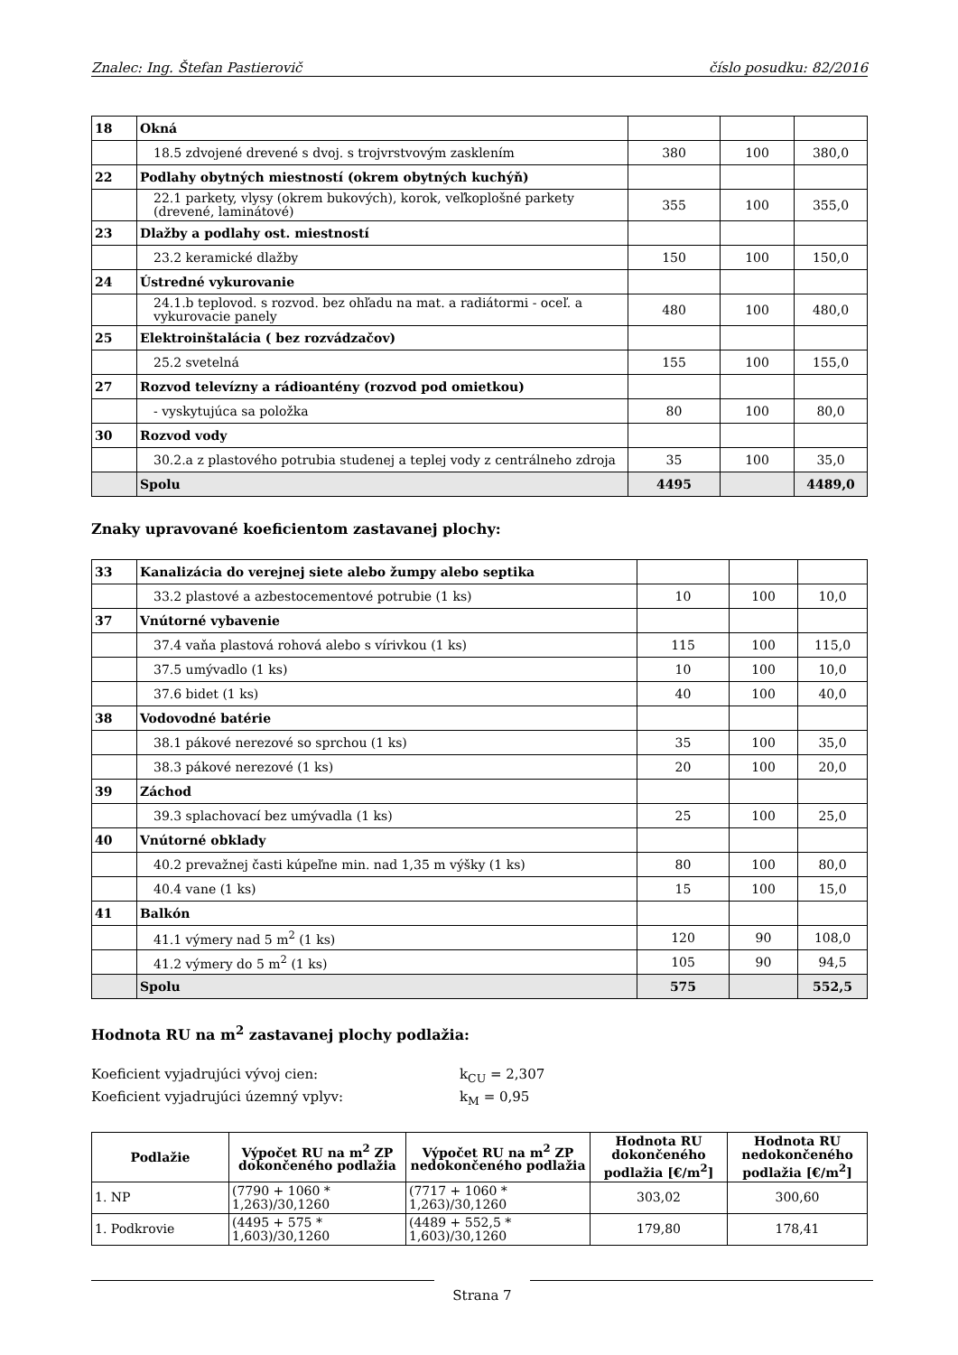Znalec: Ing. Štefan Pastierovič číslo posudku: 82/2016
| 18 | Okná | | | |
| | 18.5 zdvojené drevené s dvoj. s trojvrstvovým zasklením | 380 | 100 | 380,0 |
| 22 | Podlahy obytných miestností (okrem obytných kuchýň) | | | |
| | 22.1 parkety, vlysy (okrem bukových), korok, veľkoplošné parkety (drevené, laminátové) | 355 | 100 | 355,0 |
| 23 | Dlažby a podlahy ost. miestností | | | |
| | 23.2 keramické dlažby | 150 | 100 | 150,0 |
| 24 | Ústredné vykurovanie | | | |
| | 24.1.b teplovod. s rozvod. bez ohľadu na mat. a radiátormi - oceľ. a vykurovacie panely | 480 | 100 | 480,0 |
| 25 | Elektroinštalácia ( bez rozvádzačov) | | | |
| | 25.2 svetelná | 155 | 100 | 155,0 |
| 27 | Rozvod televízny a rádioantény (rozvod pod omietkou) | | | |
| | - vyskytujúca sa položka | 80 | 100 | 80,0 |
| 30 | Rozvod vody | | | |
| | 30.2.a z plastového potrubia studenej a teplej vody z centrálneho zdroja | 35 | 100 | 35,0 |
| | Spolu | 4495 | | 4489,0 |
Znaky upravované koeficientom zastavanej plochy:
| 33 | Kanalizácia do verejnej siete alebo žumpy alebo septika | | | |
| | 33.2 plastové a azbestocementové potrubie (1 ks) | 10 | 100 | 10,0 |
| 37 | Vnútorné vybavenie | | | |
| | 37.4 vaňa plastová rohová alebo s vírivkou (1 ks) | 115 | 100 | 115,0 |
| | 37.5 umývadlo (1 ks) | 10 | 100 | 10,0 |
| | 37.6 bidet (1 ks) | 40 | 100 | 40,0 |
| 38 | Vodovodné batérie | | | |
| | 38.1 pákové nerezové so sprchou (1 ks) | 35 | 100 | 35,0 |
| | 38.3 pákové nerezové (1 ks) | 20 | 100 | 20,0 |
| 39 | Záchod | | | |
| | 39.3 splachovací bez umývadla (1 ks) | 25 | 100 | 25,0 |
| 40 | Vnútorné obklady | | | |
| | 40.2 prevažnej časti kúpeľne min. nad 1,35 m výšky (1 ks) | 80 | 100 | 80,0 |
| | 40.4 vane (1 ks) | 15 | 100 | 15,0 |
| 41 | Balkón | | | |
| | 41.1 výmery nad 5 m<sup>2</sup> (1 ks) | 120 | 90 | 108,0 |
| | 41.2 výmery do 5 m<sup>2</sup> (1 ks) | 105 | 90 | 94,5 |
| | Spolu | 575 | | 552,5 |
Hodnota RU na m<sup>2</sup> zastavanej plochy podlažia:
Koeficient vyjadrujúci vývoj cien: k<sub>CU</sub> = 2,307
Koeficient vyjadrujúci územný vplyv: k<sub>M</sub> = 0,95
| Podlažie | Výpočet RU na m<sup>2</sup> ZP dokončeného podlažia | Výpočet RU na m<sup>2</sup> ZP nedokončeného podlažia | Hodnota RU dokončeného podlažia [€/m<sup>2</sup>] | Hodnota RU nedokončeného podlažia [€/m<sup>2</sup>] |
| --- | --- | --- | --- | --- |
| 1. NP | (7790 + 1060 * 1,263)/30,1260 | (7717 + 1060 * 1,263)/30,1260 | 303,02 | 300,60 |
| 1. Podkrovie | (4495 + 575 * 1,603)/30,1260 | (4489 + 552,5 * 1,603)/30,1260 | 179,80 | 178,41 |
Strana 7